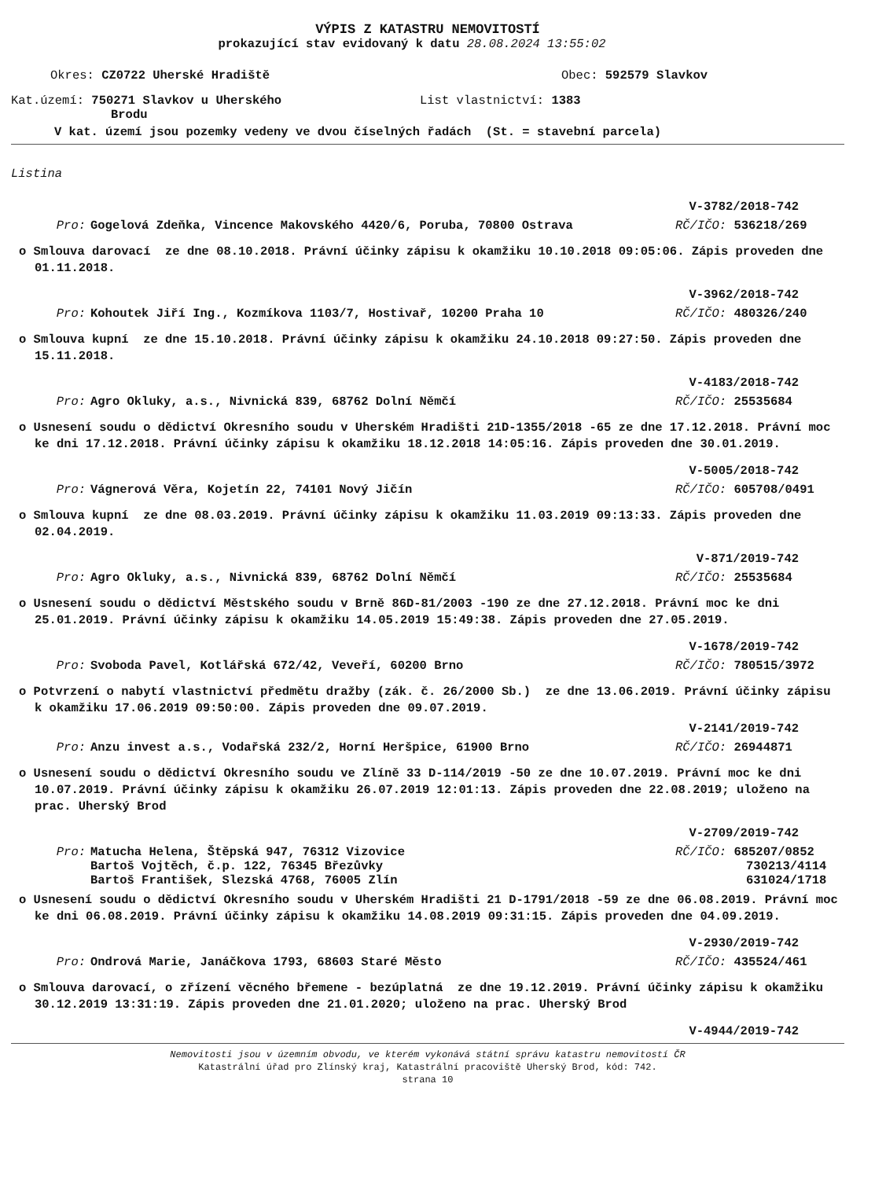VÝPIS Z KATASTRU NEMOVITOSTÍ
prokazující stav evidovaný k datu 28.08.2024 13:55:02
Okres: CZ0722 Uherské Hradiště Obec: 592579 Slavkov
Kat.území: 750271 Slavkov u Uherského
Brodu
List vlastnictví: 1383
V kat. území jsou pozemky vedeny ve dvou číselných řadách (St. = stavební parcela)
Listina
V-3782/2018-742
Pro: Gogelová Zdeňka, Vincence Makovského 4420/6, Poruba, 70800 Ostrava
RČ/IČO: 536218/269
o Smlouva darovací ze dne 08.10.2018. Právní účinky zápisu k okamžiku 10.10.2018 09:05:06. Zápis proveden dne 01.11.2018.
V-3962/2018-742
Pro: Kohoutek Jiří Ing., Kozmíkova 1103/7, Hostivař, 10200 Praha 10
RČ/IČO: 480326/240
o Smlouva kupní ze dne 15.10.2018. Právní účinky zápisu k okamžiku 24.10.2018 09:27:50. Zápis proveden dne 15.11.2018.
V-4183/2018-742
Pro: Agro Okluky, a.s., Nivnická 839, 68762 Dolní Němčí
RČ/IČO: 25535684
o Usnesení soudu o dědictví Okresního soudu v Uherském Hradišti 21D-1355/2018 -65 ze dne 17.12.2018. Právní moc ke dni 17.12.2018. Právní účinky zápisu k okamžiku 18.12.2018 14:05:16. Zápis proveden dne 30.01.2019.
V-5005/2018-742
Pro: Vágnerová Věra, Kojetín 22, 74101 Nový Jičín
RČ/IČO: 605708/0491
o Smlouva kupní ze dne 08.03.2019. Právní účinky zápisu k okamžiku 11.03.2019 09:13:33. Zápis proveden dne 02.04.2019.
V-871/2019-742
Pro: Agro Okluky, a.s., Nivnická 839, 68762 Dolní Němčí
RČ/IČO: 25535684
o Usnesení soudu o dědictví Městského soudu v Brně 86D-81/2003 -190 ze dne 27.12.2018. Právní moc ke dni 25.01.2019. Právní účinky zápisu k okamžiku 14.05.2019 15:49:38. Zápis proveden dne 27.05.2019.
V-1678/2019-742
Pro: Svoboda Pavel, Kotlářská 672/42, Veveří, 60200 Brno
RČ/IČO: 780515/3972
o Potvrzení o nabytí vlastnictví předmětu dražby (zák. č. 26/2000 Sb.) ze dne 13.06.2019. Právní účinky zápisu k okamžiku 17.06.2019 09:50:00. Zápis proveden dne 09.07.2019.
V-2141/2019-742
Pro: Anzu invest a.s., Vodařská 232/2, Horní Heršpice, 61900 Brno
RČ/IČO: 26944871
o Usnesení soudu o dědictví Okresního soudu ve Zlíně 33 D-114/2019 -50 ze dne 10.07.2019. Právní moc ke dni 10.07.2019. Právní účinky zápisu k okamžiku 26.07.2019 12:01:13. Zápis proveden dne 22.08.2019; uloženo na prac. Uherský Brod
V-2709/2019-742
Pro: Matucha Helena, Štěpská 947, 76312 Vizovice
Bartoš Vojtěch, č.p. 122, 76345 Březůvky
Bartoš František, Slezská 4768, 76005 Zlín
RČ/IČO: 685207/0852
730213/4114
631024/1718
o Usnesení soudu o dědictví Okresního soudu v Uherském Hradišti 21 D-1791/2018 -59 ze dne 06.08.2019. Právní moc ke dni 06.08.2019. Právní účinky zápisu k okamžiku 14.08.2019 09:31:15. Zápis proveden dne 04.09.2019.
V-2930/2019-742
Pro: Ondrová Marie, Janáčkova 1793, 68603 Staré Město
RČ/IČO: 435524/461
o Smlouva darovací, o zřízení věcného břemene - bezúplatná ze dne 19.12.2019. Právní účinky zápisu k okamžiku 30.12.2019 13:31:19. Zápis proveden dne 21.01.2020; uloženo na prac. Uherský Brod
V-4944/2019-742
Nemovitosti jsou v územním obvodu, ve kterém vykonává státní správu katastru nemovitostí ČR
Katastrální úřad pro Zlínský kraj, Katastrální pracoviště Uherský Brod, kód: 742.
strana 10